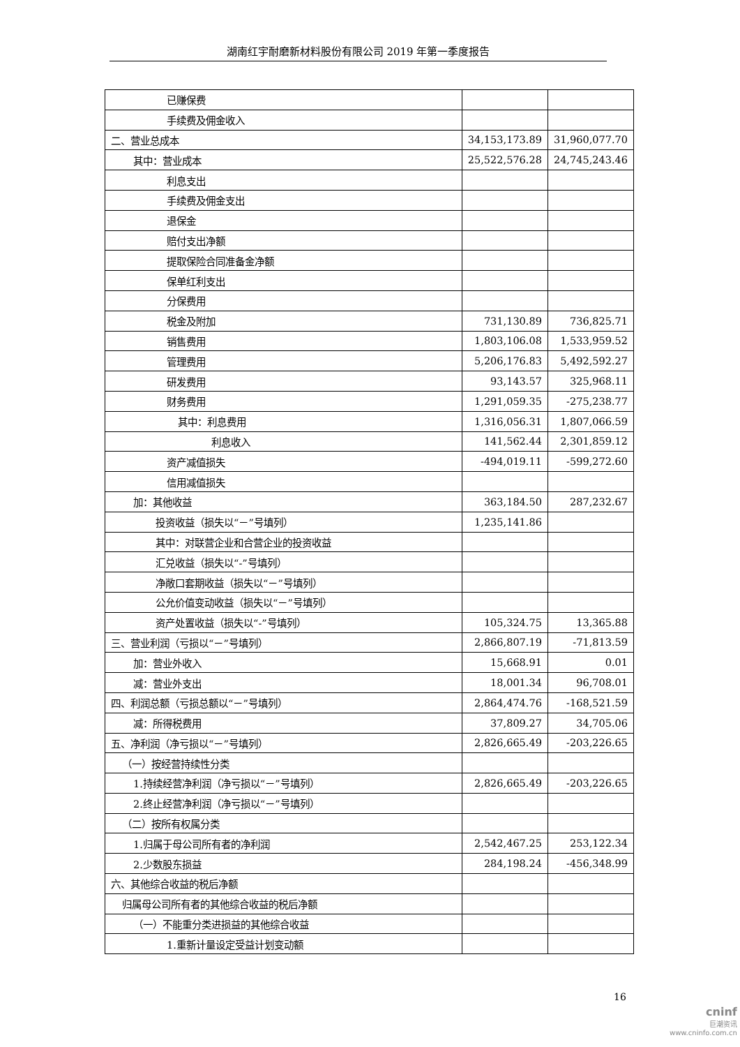湖南红宇耐磨新材料股份有限公司 2019 年第一季度报告
| 已赚保费 | | |
| 手续费及佣金收入 | | |
| 二、营业总成本 | 34,153,173.89 | 31,960,077.70 |
| 其中：营业成本 | 25,522,576.28 | 24,745,243.46 |
| 利息支出 | | |
| 手续费及佣金支出 | | |
| 退保金 | | |
| 赔付支出净额 | | |
| 提取保险合同准备金净额 | | |
| 保单红利支出 | | |
| 分保费用 | | |
| 税金及附加 | 731,130.89 | 736,825.71 |
| 销售费用 | 1,803,106.08 | 1,533,959.52 |
| 管理费用 | 5,206,176.83 | 5,492,592.27 |
| 研发费用 | 93,143.57 | 325,968.11 |
| 财务费用 | 1,291,059.35 | -275,238.77 |
| 其中：利息费用 | 1,316,056.31 | 1,807,066.59 |
| 利息收入 | 141,562.44 | 2,301,859.12 |
| 资产减值损失 | -494,019.11 | -599,272.60 |
| 信用减值损失 | | |
| 加：其他收益 | 363,184.50 | 287,232.67 |
| 投资收益（损失以“－”号填列） | 1,235,141.86 | |
| 其中：对联营企业和合营企业的投资收益 | | |
| 汇兑收益（损失以“-”号填列） | | |
| 净敞口套期收益（损失以“－”号填列） | | |
| 公允价值变动收益（损失以“－”号填列） | | |
| 资产处置收益（损失以“-”号填列） | 105,324.75 | 13,365.88 |
| 三、营业利润（亏损以“－”号填列） | 2,866,807.19 | -71,813.59 |
| 加：营业外收入 | 15,668.91 | 0.01 |
| 减：营业外支出 | 18,001.34 | 96,708.01 |
| 四、利润总额（亏损总额以“－”号填列） | 2,864,474.76 | -168,521.59 |
| 减：所得税费用 | 37,809.27 | 34,705.06 |
| 五、净利润（净亏损以“－”号填列） | 2,826,665.49 | -203,226.65 |
| （一）按经营持续性分类 | | |
| 1.持续经营净利润（净亏损以“－”号填列） | 2,826,665.49 | -203,226.65 |
| 2.终止经营净利润（净亏损以“－”号填列） | | |
| （二）按所有权属分类 | | |
| 1.归属于母公司所有者的净利润 | 2,542,467.25 | 253,122.34 |
| 2.少数股东损益 | 284,198.24 | -456,348.99 |
| 六、其他综合收益的税后净额 | | |
| 归属母公司所有者的其他综合收益的税后净额 | | |
| （一）不能重分类进损益的其他综合收益 | | |
| 1.重新计量设定受益计划变动额 | | |
16
cninf
巨潮资讯
www.cninfo.com.cn